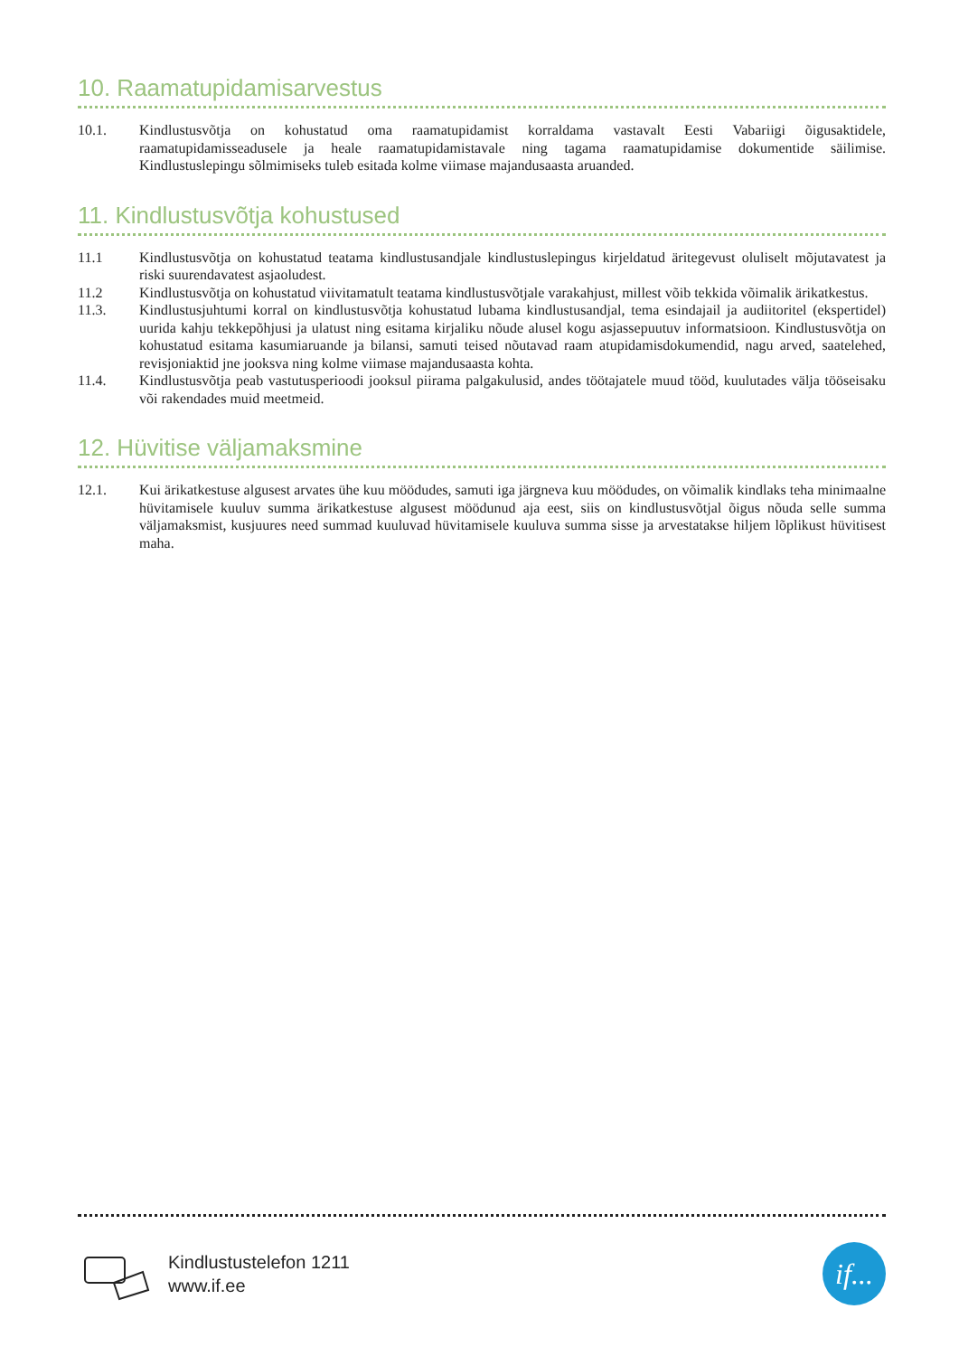10. Raamatupidamisarvestus
10.1. Kindlustusvõtja on kohustatud oma raamatupidamist korraldama vastavalt Eesti Vabariigi õigusaktidele, raamatupidamisseadusele ja heale raamatupidamistavale ning tagama raamatupidamise dokumentide säilimise. Kindlustuslepingu sõlmimiseks tuleb esitada kolme viimase majandusaasta aruanded.
11. Kindlustusvõtja kohustused
11.1 Kindlustusvõtja on kohustatud teatama kindlustusandjale kindlustuslepingus kirjeldatud äritegevust oluliselt mõjutavatest ja riski suurendavatest asjaoludest.
11.2 Kindlustusvõtja on kohustatud viivitamatult teatama kindlustusvõtjale varakahjust, millest võib tekkida võimalik ärikatkestus.
11.3. Kindlustusjuhtumi korral on kindlustusvõtja kohustatud lubama kindlustusandjal, tema esindajail ja audiitoritel (ekspertidel) uurida kahju tekkepõhjusi ja ulatust ning esitama kirjaliku nõude alusel kogu asjassepuutuv informatsioon. Kindlustusvõtja on kohustatud esitama kasumiaruande ja bilansi, samuti teised nõutavad raam atupidamisdokumendid, nagu arved, saatelehed, revisjoniaktid jne jooksva ning kolme viimase majandusaasta kohta.
11.4. Kindlustusvõtja peab vastutusperioodi jooksul piirama palgakulusid, andes töötajatele muud tööd, kuulutades välja tööseisaku või rakendades muid meetmeid.
12. Hüvitise väljamaksmine
12.1. Kui ärikatkestuse algusest arvates ühe kuu möödudes, samuti iga järgneva kuu möödudes, on võimalik kindlaks teha minimaalne hüvitamisele kuuluv summa ärikatkestuse algusest möödunud aja eest, siis on kindlustusvõtjal õigus nõuda selle summa väljamaksmist, kusjuures need summad kuuluvad hüvitamisele kuuluva summa sisse ja arvestatakse hiljem lõplikust hüvitisest maha.
Kindlustustelefon 1211
www.if.ee
if...